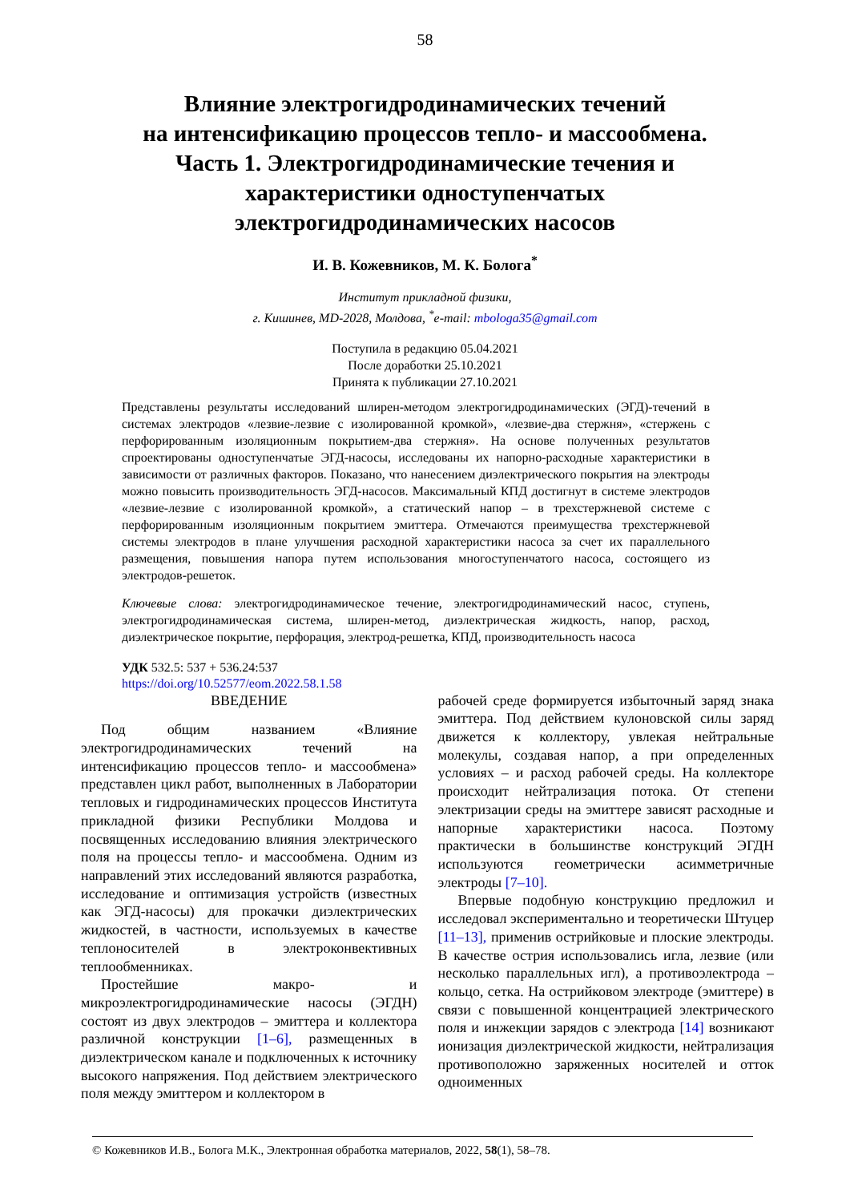58
Влияние электрогидродинамических течений
на интенсификацию процессов тепло- и массообмена.
Часть 1. Электрогидродинамические течения и
характеристики одноступенчатых
электрогидродинамических насосов
И. В. Кожевников, М. К. Болога<sup>*</sup>
Институт прикладной физики,
г. Кишинев, MD-2028, Молдова, <sup>*</sup>e-mail: mbologa35@gmail.com
Поступила в редакцию 05.04.2021
После доработки 25.10.2021
Принята к публикации 27.10.2021
Представлены результаты исследований шлирен-методом электрогидродинамических (ЭГД)-течений в системах электродов «лезвие-лезвие с изолированной кромкой», «лезвие-два стержня», «стержень с перфорированным изоляционным покрытием-два стержня». На основе полученных результатов спроектированы одноступенчатые ЭГД-насосы, исследованы их напорно-расходные характеристики в зависимости от различных факторов. Показано, что нанесением диэлектрического покрытия на электроды можно повысить производительность ЭГД-насосов. Максимальный КПД достигнут в системе электродов «лезвие-лезвие с изолированной кромкой», а статический напор – в трехстержневой системе с перфорированным изоляционным покрытием эмиттера. Отмечаются преимущества трехстержневой системы электродов в плане улучшения расходной характеристики насоса за счет их параллельного размещения, повышения напора путем использования многоступенчатого насоса, состоящего из электродов-решеток.
Ключевые слова: электрогидродинамическое течение, электрогидродинамический насос, ступень, электрогидродинамическая система, шлирен-метод, диэлектрическая жидкость, напор, расход, диэлектрическое покрытие, перфорация, электрод-решетка, КПД, производительность насоса
УДК 532.5: 537 + 536.24:537
https://doi.org/10.52577/eom.2022.58.1.58
ВВЕДЕНИЕ
Под общим названием «Влияние электрогидродинамических течений на интенсификацию процессов тепло- и массообмена» представлен цикл работ, выполненных в Лаборатории тепловых и гидродинамических процессов Института прикладной физики Республики Молдова и посвященных исследованию влияния электрического поля на процессы тепло- и массообмена. Одним из направлений этих исследований являются разработка, исследование и оптимизация устройств (известных как ЭГД-насосы) для прокачки диэлектрических жидкостей, в частности, используемых в качестве теплоносителей в электроконвективных теплообменниках.
Простейшие макро- и микроэлектрогидродинамические насосы (ЭГДН) состоят из двух электродов – эмиттера и коллектора различной конструкции [1–6], размещенных в диэлектрическом канале и подключенных к источнику высокого напряжения. Под действием электрического поля между эмиттером и коллектором в
рабочей среде формируется избыточный заряд знака эмиттера. Под действием кулоновской силы заряд движется к коллектору, увлекая нейтральные молекулы, создавая напор, а при определенных условиях – и расход рабочей среды. На коллекторе происходит нейтрализация потока. От степени электризации среды на эмиттере зависят расходные и напорные характеристики насоса. Поэтому практически в большинстве конструкций ЭГДН используются геометрически асимметричные электроды [7–10].
Впервые подобную конструкцию предложил и исследовал экспериментально и теоретически Штуцер [11–13], применив острийковые и плоские электроды. В качестве острия использовались игла, лезвие (или несколько параллельных игл), а противоэлектрода – кольцо, сетка. На острийковом электроде (эмиттере) в связи с повышенной концентрацией электрического поля и инжекции зарядов с электрода [14] возникают ионизация диэлектрической жидкости, нейтрализация противоположно заряженных носителей и отток одноименных
© Кожевников И.В., Болога М.К., Электронная обработка материалов, 2022, 58(1), 58–78.